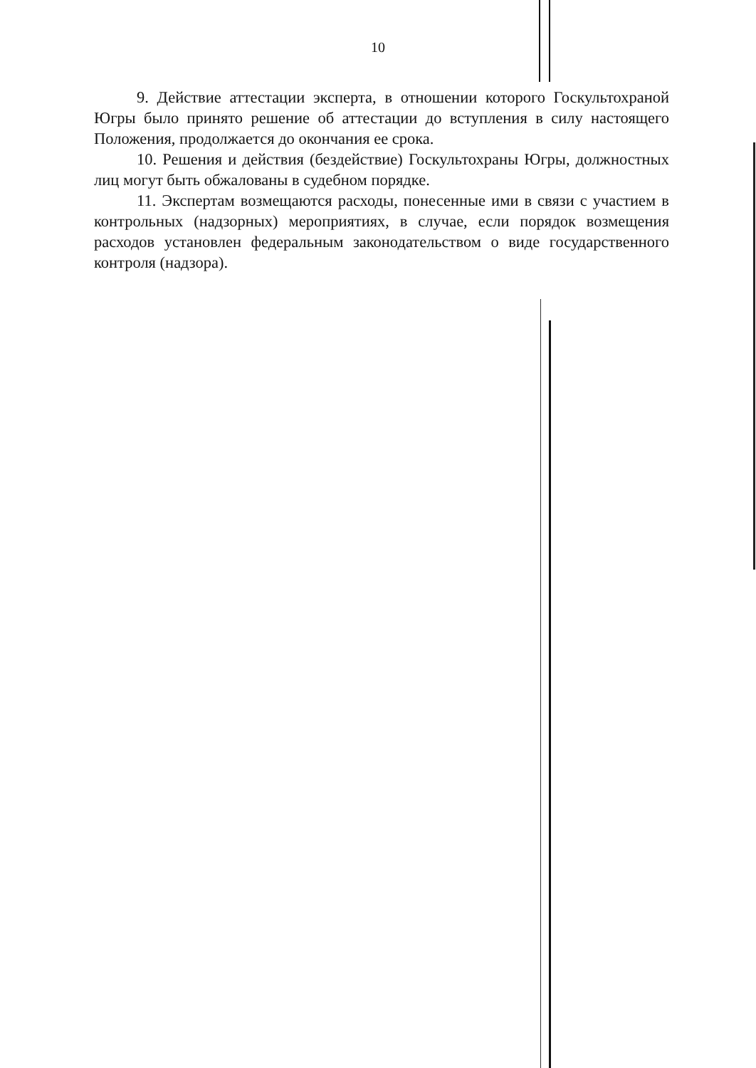10
9. Действие аттестации эксперта, в отношении которого Госкультохраной Югры было принято решение об аттестации до вступления в силу настоящего Положения, продолжается до окончания ее срока.
10. Решения и действия (бездействие) Госкультохраны Югры, должностных лиц могут быть обжалованы в судебном порядке.
11. Экспертам возмещаются расходы, понесенные ими в связи с участием в контрольных (надзорных) мероприятиях, в случае, если порядок возмещения расходов установлен федеральным законодательством о виде государственного контроля (надзора).